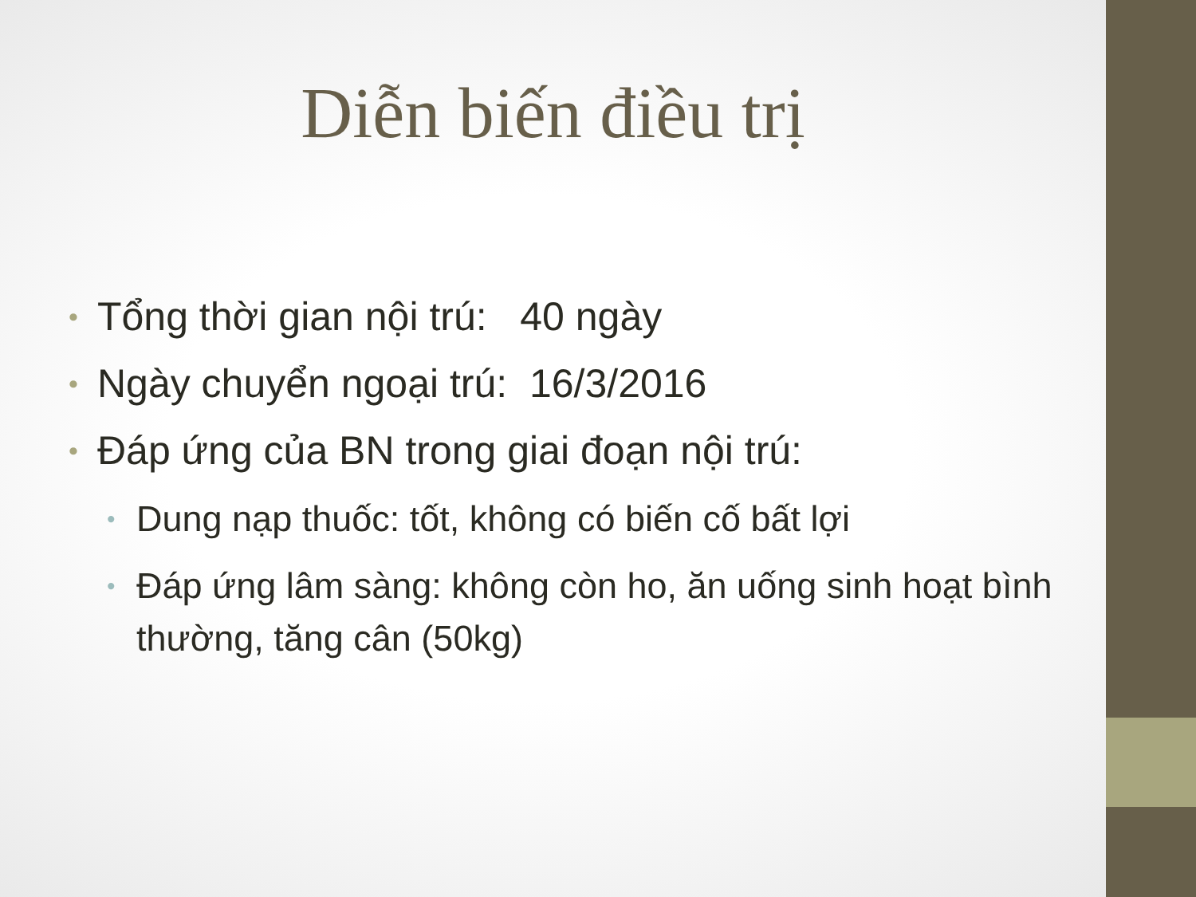Diễn biến điều trị
• Tổng thời gian nội trú: 40 ngày
• Ngày chuyển ngoại trú: 16/3/2016
• Đáp ứng của BN trong giai đoạn nội trú:
• Dung nạp thuốc: tốt, không có biến cố bất lợi
• Đáp ứng lâm sàng: không còn ho, ăn uống sinh hoạt bình thường, tăng cân (50kg)